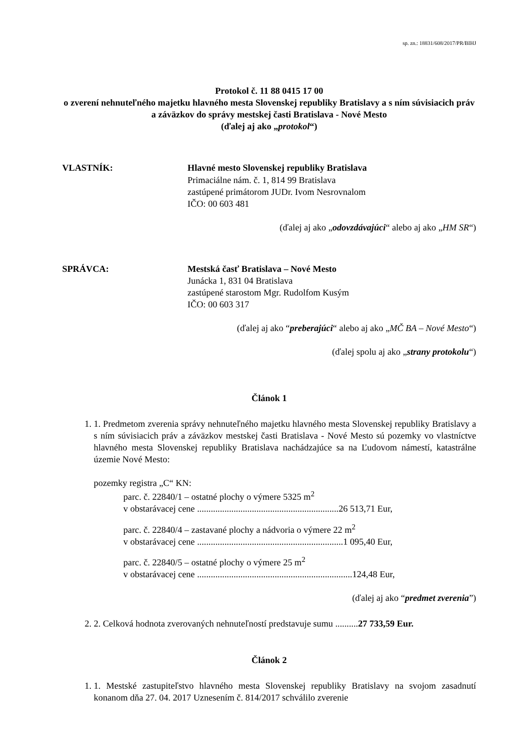sp. zn.: 18831/608/2017/PR/BIHJ
Protokol č. 11 88 0415 17 00
o zverení nehnuteľného majetku hlavného mesta Slovenskej republiky Bratislavy a s ním súvisiacich práv a záväzkov do správy mestskej časti Bratislava - Nové Mesto
(ďalej aj ako „protokol“)
VLASTNÍK: Hlavné mesto Slovenskej republiky Bratislava
Primaciálne nám. č. 1, 814 99 Bratislava
zastúpené primátorom JUDr. Ivom Nesrovnalom
IČO: 00 603 481
(ďalej aj ako „odovzdávajúci“ alebo aj ako „HM SR“)
SPRÁVCA: Mestská časť Bratislava – Nové Mesto
Junácka 1, 831 04 Bratislava
zastúpené starostom Mgr. Rudolfom Kusým
IČO: 00 603 317
(ďalej aj ako “preberajúci“ alebo aj ako „MČ BA – Nové Mesto“)
(ďalej spolu aj ako „strany protokolu“)
Článok 1
1. 1. Predmetom zverenia správy nehnuteľného majetku hlavného mesta Slovenskej republiky Bratislavy a s ním súvisiacich práv a záväzkov mestskej časti Bratislava - Nové Mesto sú pozemky vo vlastníctve hlavného mesta Slovenskej republiky Bratislava nachádzajúce sa na Ľudovom námestí, katastrálne územie Nové Mesto:
pozemky registra „C“ KN:
parc. č. 22840/1 – ostatné plochy o výmere 5325 m<sup>2</sup>
v obstarávacej cene ..............................................................26 513,71 Eur,
parc. č. 22840/4 – zastavané plochy a nádvoria o výmere 22 m<sup>2</sup>
v obstarávacej cene ................................................................1 095,40 Eur,
parc. č. 22840/5 – ostatné plochy o výmere 25 m<sup>2</sup>
v obstarávacej cene ....................................................................124,48 Eur,
(ďalej aj ako “predmet zverenia”)
2. 2. Celková hodnota zverovaných nehnuteľností predstavuje sumu ..........27 733,59 Eur.
Článok 2
1. 1. Mestské zastupiteľstvo hlavného mesta Slovenskej republiky Bratislavy na svojom zasadnutí konanom dňa 27. 04. 2017 Uznesením č. 814/2017 schválilo zverenie